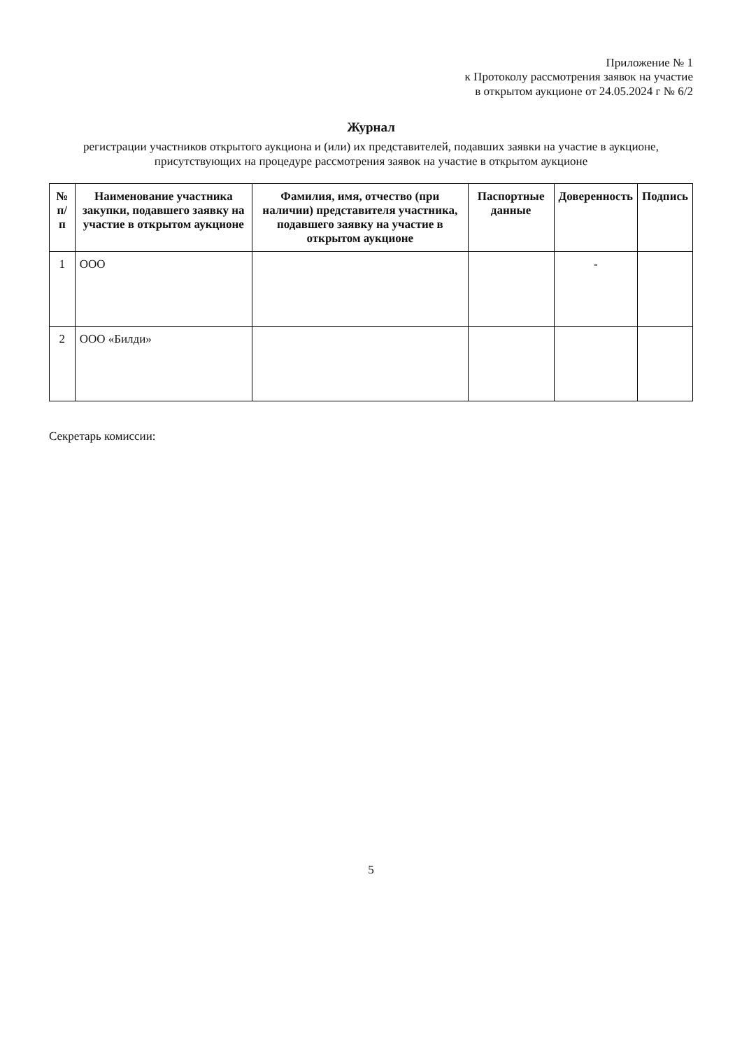Приложение № 1
к Протоколу рассмотрения заявок на участие
в открытом аукционе от 24.05.2024 г № 6/2
Журнал
регистрации участников открытого аукциона и (или) их представителей, подавших заявки на участие в аукционе, присутствующих на процедуре рассмотрения заявок на участие в открытом аукционе
| № п/п | Наименование участника закупки, подавшего заявку на участие в открытом аукционе | Фамилия, имя, отчество (при наличии) представителя участника, подавшего заявку на участие в открытом аукционе | Паспортные данные | Доверенность | Подпись |
| --- | --- | --- | --- | --- | --- |
| 1 | ООО | | | - | |
| 2 | ООО «Билди» | | | | |
Секретарь комиссии:
5